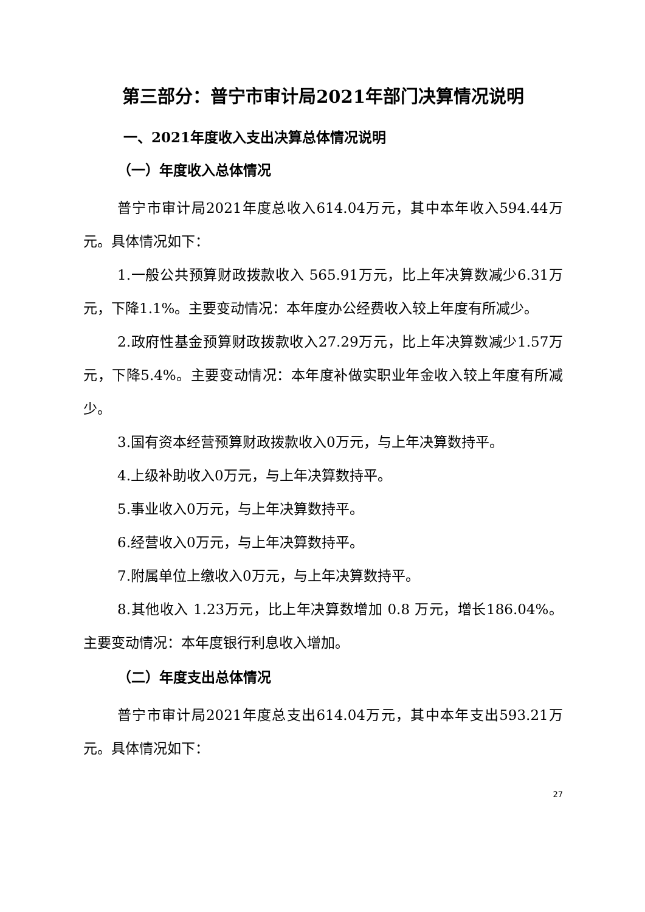第三部分：普宁市审计局2021年部门决算情况说明
一、2021年度收入支出决算总体情况说明
（一）年度收入总体情况
普宁市审计局2021年度总收入614.04万元，其中本年收入594.44万元。具体情况如下：
1.一般公共预算财政拨款收入 565.91万元，比上年决算数减少6.31万元，下降1.1%。主要变动情况：本年度办公经费收入较上年度有所减少。
2.政府性基金预算财政拨款收入27.29万元，比上年决算数减少1.57万元，下降5.4%。主要变动情况：本年度补做实职业年金收入较上年度有所减少。
3.国有资本经营预算财政拨款收入0万元，与上年决算数持平。
4.上级补助收入0万元，与上年决算数持平。
5.事业收入0万元，与上年决算数持平。
6.经营收入0万元，与上年决算数持平。
7.附属单位上缴收入0万元，与上年决算数持平。
8.其他收入 1.23万元，比上年决算数增加 0.8 万元，增长186.04%。主要变动情况：本年度银行利息收入增加。
（二）年度支出总体情况
普宁市审计局2021年度总支出614.04万元，其中本年支出593.21万元。具体情况如下：
27